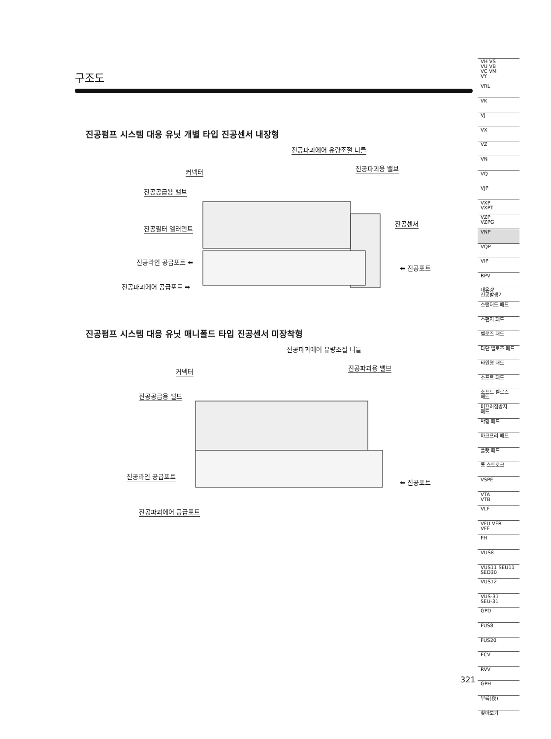구조도
진공펌프 시스템 대응 유닛 개별 타입 진공센서 내장형
진공파괴에어 유량조절 니들
커넥터 진공파괴용 밸브
진공공급용 밸브
진공센서
진공필터 엘러먼트
진공라인 공급포트 ⬅
⬅ 진공포트
진공파괴에어 공급포트 ➡
진공펌프 시스템 대응 유닛 매니폴드 타입 진공센서 미장착형
진공파괴에어 유량조절 니들
커넥터 진공파괴용 밸브
진공공급용 밸브
진공라인 공급포트
⬅ 진공포트
진공파괴에어 공급포트
VH VS
VU VB
VC VM
VY
VRL
VK
VJ
VX
VZ
VN
VQ
VJP
VXP
VXPT
VZP
VZPG
VNP
VQP
VIP
RPV
대유량
진공발생기
스탠더드 패드
스펀지 패드
벨로즈 패드
다단 벨로즈 패드
타원형 패드
소프트 패드
소프트 벨로즈
패드
미끄러짐방지
패드
박형 패드
마크프리 패드
플랫 패드
롱 스트로크
VSPE
VTA
VTB
VLF
VFU VFR
VFF
FH
VUS8
VUS11 SEU11
SED30
VUS12
VUS-31
SEU-31
GPD
FUS8
FUS20
ECV
RVV
GPH
부록(後)
찾아보기
321